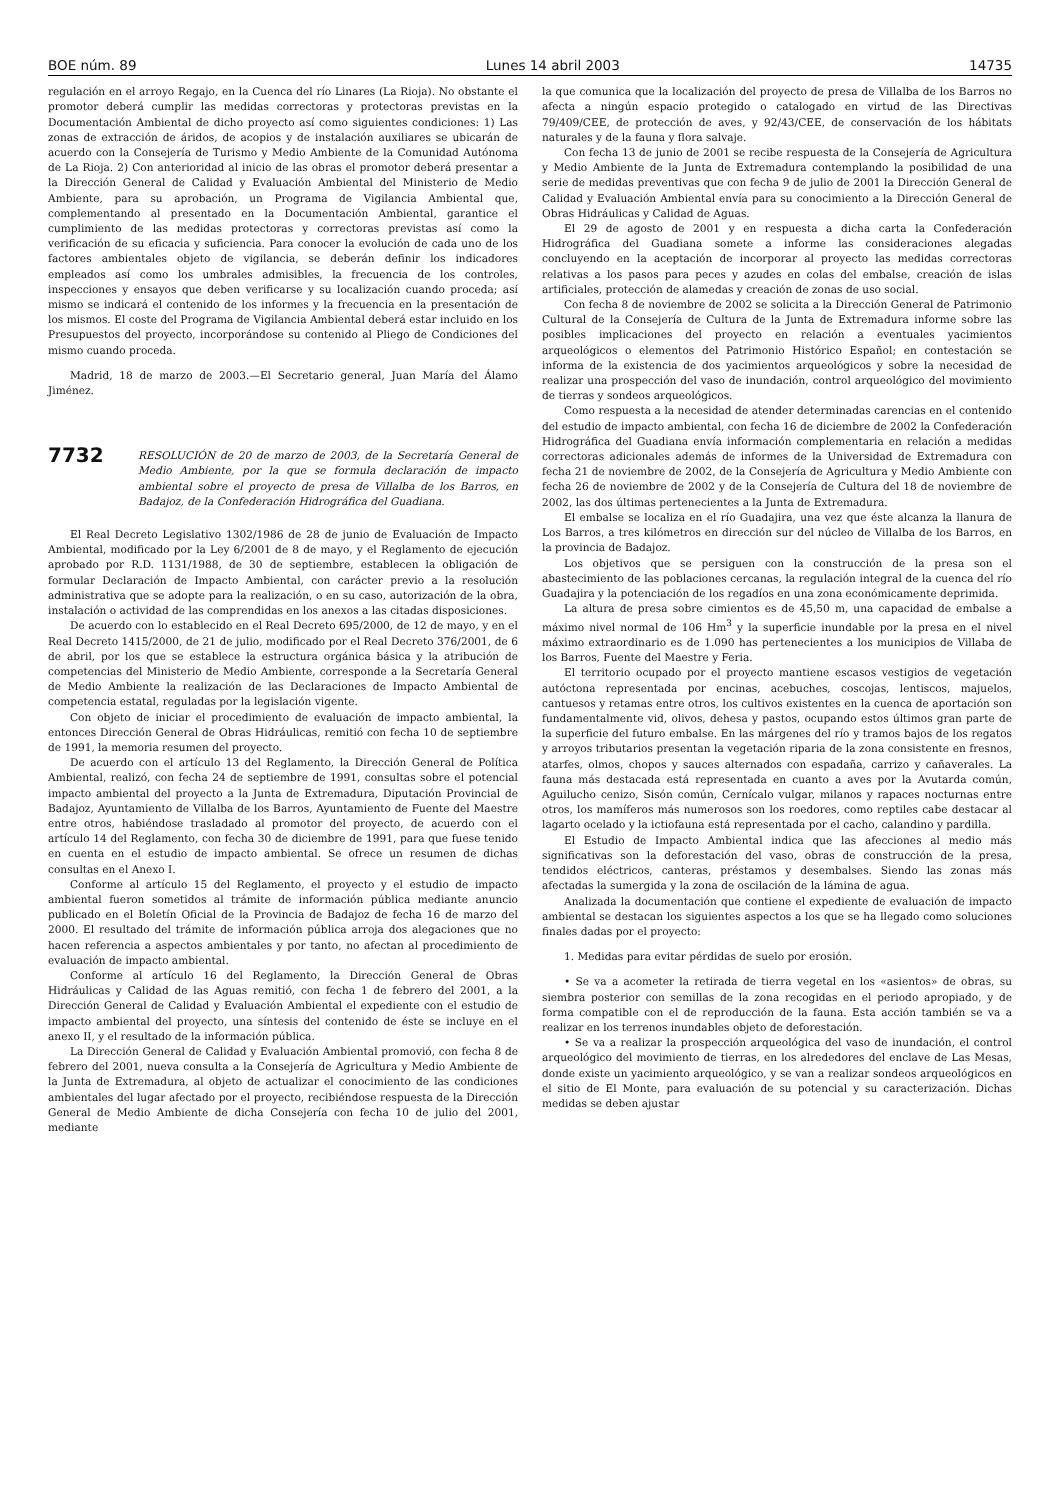BOE núm. 89 Lunes 14 abril 2003 14735
regulación en el arroyo Regajo, en la Cuenca del río Linares (La Rioja). No obstante el promotor deberá cumplir las medidas correctoras y protectoras previstas en la Documentación Ambiental de dicho proyecto así como siguientes condiciones: 1) Las zonas de extracción de áridos, de acopios y de instalación auxiliares se ubicarán de acuerdo con la Consejería de Turismo y Medio Ambiente de la Comunidad Autónoma de La Rioja. 2) Con anterioridad al inicio de las obras el promotor deberá presentar a la Dirección General de Calidad y Evaluación Ambiental del Ministerio de Medio Ambiente, para su aprobación, un Programa de Vigilancia Ambiental que, complementando al presentado en la Documentación Ambiental, garantice el cumplimiento de las medidas protectoras y correctoras previstas así como la verificación de su eficacia y suficiencia. Para conocer la evolución de cada uno de los factores ambientales objeto de vigilancia, se deberán definir los indicadores empleados así como los umbrales admisibles, la frecuencia de los controles, inspecciones y ensayos que deben verificarse y su localización cuando proceda; así mismo se indicará el contenido de los informes y la frecuencia en la presentación de los mismos. El coste del Programa de Vigilancia Ambiental deberá estar incluido en los Presupuestos del proyecto, incorporándose su contenido al Pliego de Condiciones del mismo cuando proceda.
Madrid, 18 de marzo de 2003.—El Secretario general, Juan María del Álamo Jiménez.
7732
RESOLUCIÓN de 20 de marzo de 2003, de la Secretaría General de Medio Ambiente, por la que se formula declaración de impacto ambiental sobre el proyecto de presa de Villalba de los Barros, en Badajoz, de la Confederación Hidrográfica del Guadiana.
El Real Decreto Legislativo 1302/1986 de 28 de junio de Evaluación de Impacto Ambiental, modificado por la Ley 6/2001 de 8 de mayo, y el Reglamento de ejecución aprobado por R.D. 1131/1988, de 30 de septiembre, establecen la obligación de formular Declaración de Impacto Ambiental, con carácter previo a la resolución administrativa que se adopte para la realización, o en su caso, autorización de la obra, instalación o actividad de las comprendidas en los anexos a las citadas disposiciones.
De acuerdo con lo establecido en el Real Decreto 695/2000, de 12 de mayo, y en el Real Decreto 1415/2000, de 21 de julio, modificado por el Real Decreto 376/2001, de 6 de abril, por los que se establece la estructura orgánica básica y la atribución de competencias del Ministerio de Medio Ambiente, corresponde a la Secretaría General de Medio Ambiente la realización de las Declaraciones de Impacto Ambiental de competencia estatal, reguladas por la legislación vigente.
Con objeto de iniciar el procedimiento de evaluación de impacto ambiental, la entonces Dirección General de Obras Hidráulicas, remitió con fecha 10 de septiembre de 1991, la memoria resumen del proyecto.
De acuerdo con el artículo 13 del Reglamento, la Dirección General de Política Ambiental, realizó, con fecha 24 de septiembre de 1991, consultas sobre el potencial impacto ambiental del proyecto a la Junta de Extremadura, Diputación Provincial de Badajoz, Ayuntamiento de Villalba de los Barros, Ayuntamiento de Fuente del Maestre entre otros, habiéndose trasladado al promotor del proyecto, de acuerdo con el artículo 14 del Reglamento, con fecha 30 de diciembre de 1991, para que fuese tenido en cuenta en el estudio de impacto ambiental. Se ofrece un resumen de dichas consultas en el Anexo I.
Conforme al artículo 15 del Reglamento, el proyecto y el estudio de impacto ambiental fueron sometidos al trámite de información pública mediante anuncio publicado en el Boletín Oficial de la Provincia de Badajoz de fecha 16 de marzo del 2000. El resultado del trámite de información pública arroja dos alegaciones que no hacen referencia a aspectos ambientales y por tanto, no afectan al procedimiento de evaluación de impacto ambiental.
Conforme al artículo 16 del Reglamento, la Dirección General de Obras Hidráulicas y Calidad de las Aguas remitió, con fecha 1 de febrero del 2001, a la Dirección General de Calidad y Evaluación Ambiental el expediente con el estudio de impacto ambiental del proyecto, una síntesis del contenido de éste se incluye en el anexo II, y el resultado de la información pública.
La Dirección General de Calidad y Evaluación Ambiental promovió, con fecha 8 de febrero del 2001, nueva consulta a la Consejería de Agricultura y Medio Ambiente de la Junta de Extremadura, al objeto de actualizar el conocimiento de las condiciones ambientales del lugar afectado por el proyecto, recibiéndose respuesta de la Dirección General de Medio Ambiente de dicha Consejería con fecha 10 de julio del 2001, mediante
la que comunica que la localización del proyecto de presa de Villalba de los Barros no afecta a ningún espacio protegido o catalogado en virtud de las Directivas 79/409/CEE, de protección de aves, y 92/43/CEE, de conservación de los hábitats naturales y de la fauna y flora salvaje.
Con fecha 13 de junio de 2001 se recibe respuesta de la Consejería de Agricultura y Medio Ambiente de la Junta de Extremadura contemplando la posibilidad de una serie de medidas preventivas que con fecha 9 de julio de 2001 la Dirección General de Calidad y Evaluación Ambiental envía para su conocimiento a la Dirección General de Obras Hidráulicas y Calidad de Aguas.
El 29 de agosto de 2001 y en respuesta a dicha carta la Confederación Hidrográfica del Guadiana somete a informe las consideraciones alegadas concluyendo en la aceptación de incorporar al proyecto las medidas correctoras relativas a los pasos para peces y azudes en colas del embalse, creación de islas artificiales, protección de alamedas y creación de zonas de uso social.
Con fecha 8 de noviembre de 2002 se solicita a la Dirección General de Patrimonio Cultural de la Consejería de Cultura de la Junta de Extremadura informe sobre las posibles implicaciones del proyecto en relación a eventuales yacimientos arqueológicos o elementos del Patrimonio Histórico Español; en contestación se informa de la existencia de dos yacimientos arqueológicos y sobre la necesidad de realizar una prospección del vaso de inundación, control arqueológico del movimiento de tierras y sondeos arqueológicos.
Como respuesta a la necesidad de atender determinadas carencias en el contenido del estudio de impacto ambiental, con fecha 16 de diciembre de 2002 la Confederación Hidrográfica del Guadiana envía información complementaria en relación a medidas correctoras adicionales además de informes de la Universidad de Extremadura con fecha 21 de noviembre de 2002, de la Consejería de Agricultura y Medio Ambiente con fecha 26 de noviembre de 2002 y de la Consejería de Cultura del 18 de noviembre de 2002, las dos últimas pertenecientes a la Junta de Extremadura.
El embalse se localiza en el río Guadajira, una vez que éste alcanza la llanura de Los Barros, a tres kilómetros en dirección sur del núcleo de Villalba de los Barros, en la provincia de Badajoz.
Los objetivos que se persiguen con la construcción de la presa son el abastecimiento de las poblaciones cercanas, la regulación integral de la cuenca del río Guadajira y la potenciación de los regadíos en una zona económicamente deprimida.
La altura de presa sobre cimientos es de 45,50 m, una capacidad de embalse a máximo nivel normal de 106 Hm<sup>3</sup> y la superficie inundable por la presa en el nivel máximo extraordinario es de 1.090 has pertenecientes a los municipios de Villaba de los Barros, Fuente del Maestre y Feria.
El territorio ocupado por el proyecto mantiene escasos vestigios de vegetación autóctona representada por encinas, acebuches, coscojas, lentiscos, majuelos, cantuesos y retamas entre otros, los cultivos existentes en la cuenca de aportación son fundamentalmente vid, olivos, dehesa y pastos, ocupando estos últimos gran parte de la superficie del futuro embalse. En las márgenes del río y tramos bajos de los regatos y arroyos tributarios presentan la vegetación riparia de la zona consistente en fresnos, atarfes, olmos, chopos y sauces alternados con espadaña, carrizo y cañaverales. La fauna más destacada está representada en cuanto a aves por la Avutarda común, Aguilucho cenizo, Sisón común, Cernícalo vulgar, milanos y rapaces nocturnas entre otros, los mamíferos más numerosos son los roedores, como reptiles cabe destacar al lagarto ocelado y la ictiofauna está representada por el cacho, calandino y pardilla.
El Estudio de Impacto Ambiental indica que las afecciones al medio más significativas son la deforestación del vaso, obras de construcción de la presa, tendidos eléctricos, canteras, préstamos y desembalses. Siendo las zonas más afectadas la sumergida y la zona de oscilación de la lámina de agua.
Analizada la documentación que contiene el expediente de evaluación de impacto ambiental se destacan los siguientes aspectos a los que se ha llegado como soluciones finales dadas por el proyecto:
1. Medidas para evitar pérdidas de suelo por erosión.
• Se va a acometer la retirada de tierra vegetal en los «asientos» de obras, su siembra posterior con semillas de la zona recogidas en el periodo apropiado, y de forma compatible con el de reproducción de la fauna. Esta acción también se va a realizar en los terrenos inundables objeto de deforestación.
• Se va a realizar la prospección arqueológica del vaso de inundación, el control arqueológico del movimiento de tierras, en los alrededores del enclave de Las Mesas, donde existe un yacimiento arqueológico, y se van a realizar sondeos arqueológicos en el sitio de El Monte, para evaluación de su potencial y su caracterización. Dichas medidas se deben ajustar